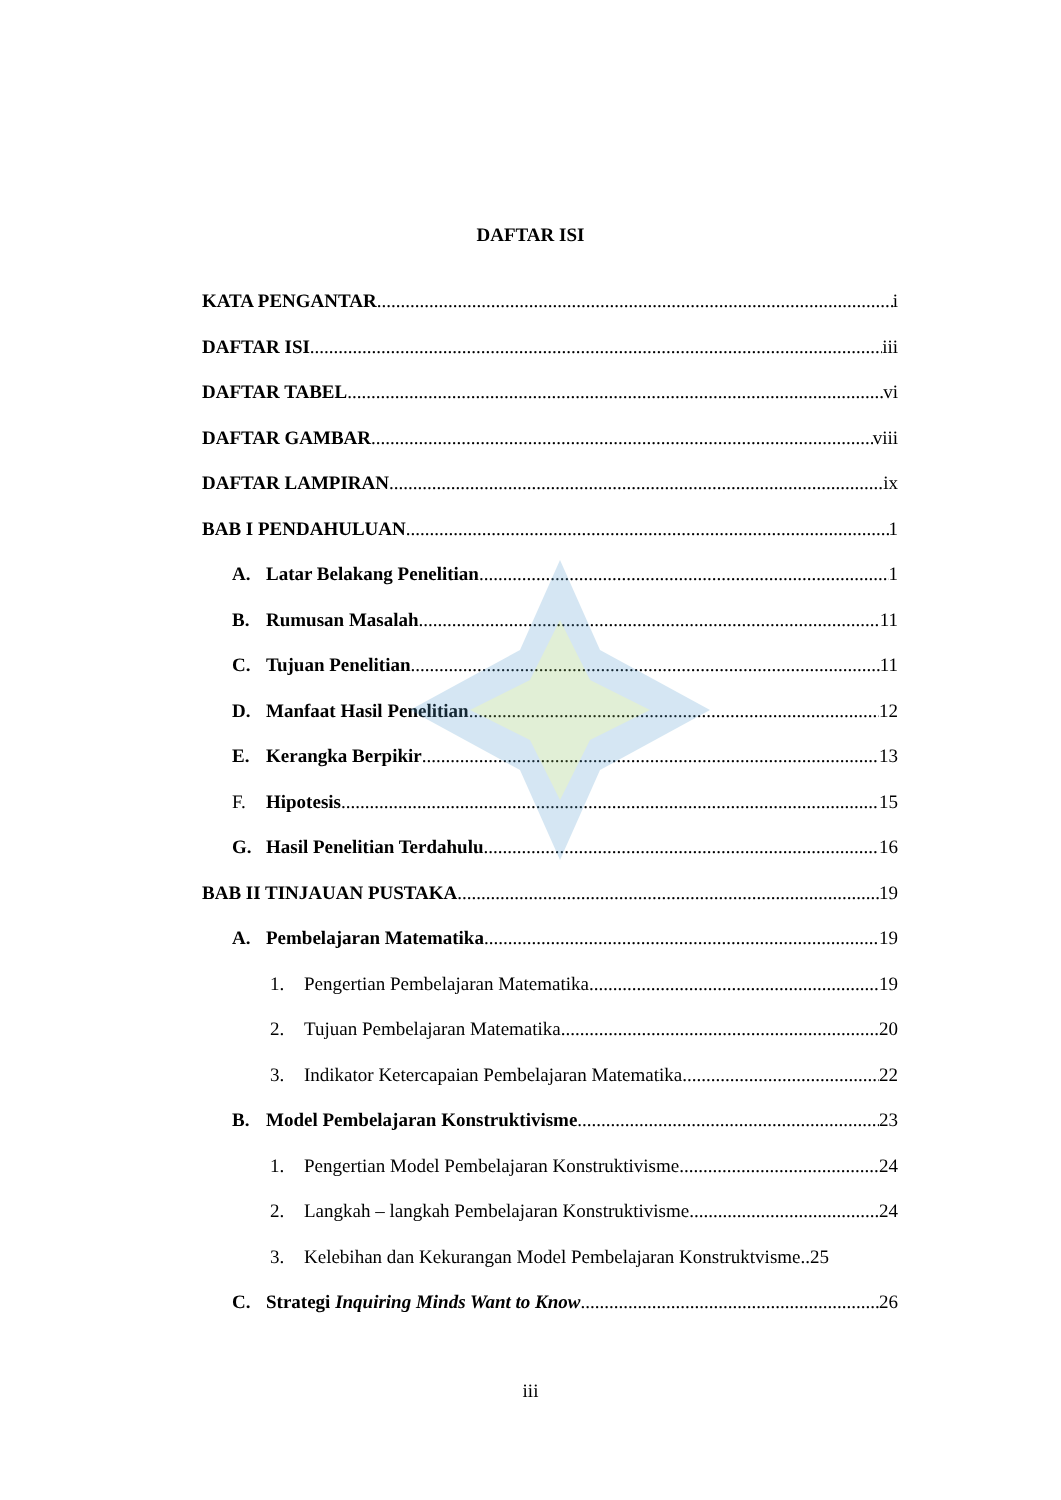DAFTAR ISI
KATA PENGANTAR i
DAFTAR ISI iii
DAFTAR TABEL vi
DAFTAR GAMBAR viii
DAFTAR LAMPIRAN ix
BAB I PENDAHULUAN 1
A. Latar Belakang Penelitian 1
B. Rumusan Masalah 11
C. Tujuan Penelitian 11
D. Manfaat Hasil Penelitian 12
E. Kerangka Berpikir 13
F. Hipotesis 15
G. Hasil Penelitian Terdahulu 16
BAB II TINJAUAN PUSTAKA 19
A. Pembelajaran Matematika 19
1. Pengertian Pembelajaran Matematika 19
2. Tujuan Pembelajaran Matematika 20
3. Indikator Ketercapaian Pembelajaran Matematika 22
B. Model Pembelajaran Konstruktivisme 23
1. Pengertian Model Pembelajaran Konstruktivisme 24
2. Langkah – langkah Pembelajaran Konstruktivisme 24
3. Kelebihan dan Kekurangan Model Pembelajaran Konstruktvisme.. 25
C. Strategi Inquiring Minds Want to Know 26
iii